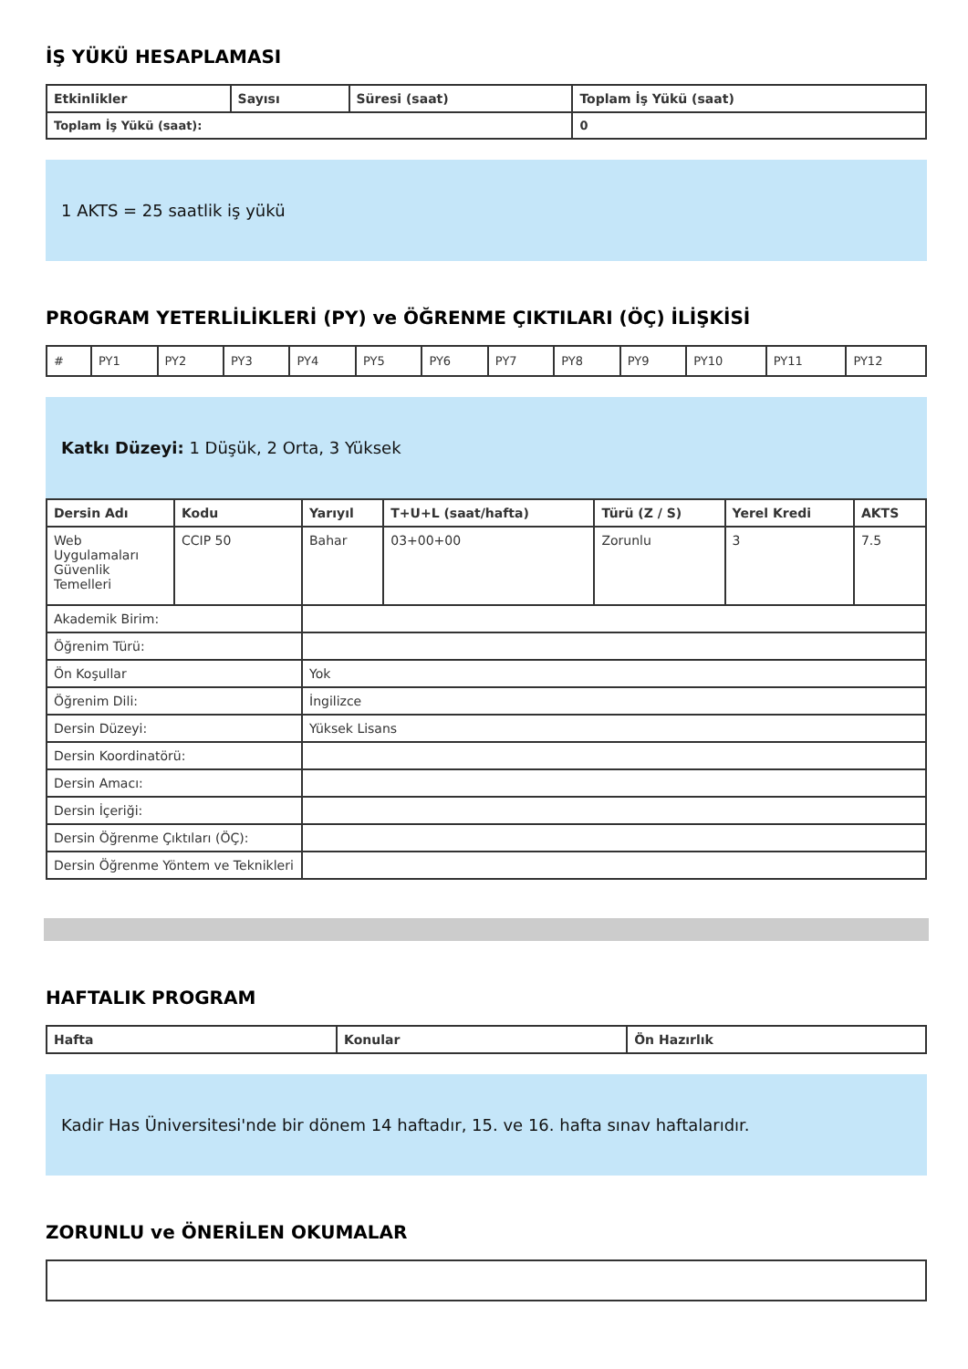İŞ YÜKÜ HESAPLAMASI
| Etkinlikler | Sayısı | Süresi (saat) | Toplam İş Yükü (saat) |
| --- | --- | --- | --- |
| Toplam İş Yükü (saat): | | | 0 |
1 AKTS = 25 saatlik iş yükü
PROGRAM YETERLİLİKLERİ (PY) ve ÖĞRENME ÇIKTILARI (ÖÇ) İLİŞKİSİ
| # | PY1 | PY2 | PY3 | PY4 | PY5 | PY6 | PY7 | PY8 | PY9 | PY10 | PY11 | PY12 |
Katkı Düzeyi: 1 Düşük, 2 Orta, 3 Yüksek
| Dersin Adı | Kodu | Yarıyıl | T+U+L (saat/hafta) | Türü (Z / S) | Yerel Kredi | AKTS |
| --- | --- | --- | --- | --- | --- | --- |
| Web Uygulamaları Güvenlik Temelleri | CCIP 50 | Bahar | 03+00+00 | Zorunlu | 3 | 7.5 |
| Akademik Birim: | | | | | | |
| Öğrenim Türü: | | | | | | |
| Ön Koşullar | | Yok | | | | |
| Öğrenim Dili: | | İngilizce | | | | |
| Dersin Düzeyi: | | Yüksek Lisans | | | | |
| Dersin Koordinatörü: | | | | | | |
| Dersin Amacı: | | | | | | |
| Dersin İçeriği: | | | | | | |
| Dersin Öğrenme Çıktıları (ÖÇ): | | | | | | |
| Dersin Öğrenme Yöntem ve Teknikleri | | | | | | |
HAFTALIK PROGRAM
| Hafta | Konular | Ön Hazırlık |
| --- | --- | --- |
Kadir Has Üniversitesi'nde bir dönem 14 haftadır, 15. ve 16. hafta sınav haftalarıdır.
ZORUNLU ve ÖNERİLEN OKUMALAR